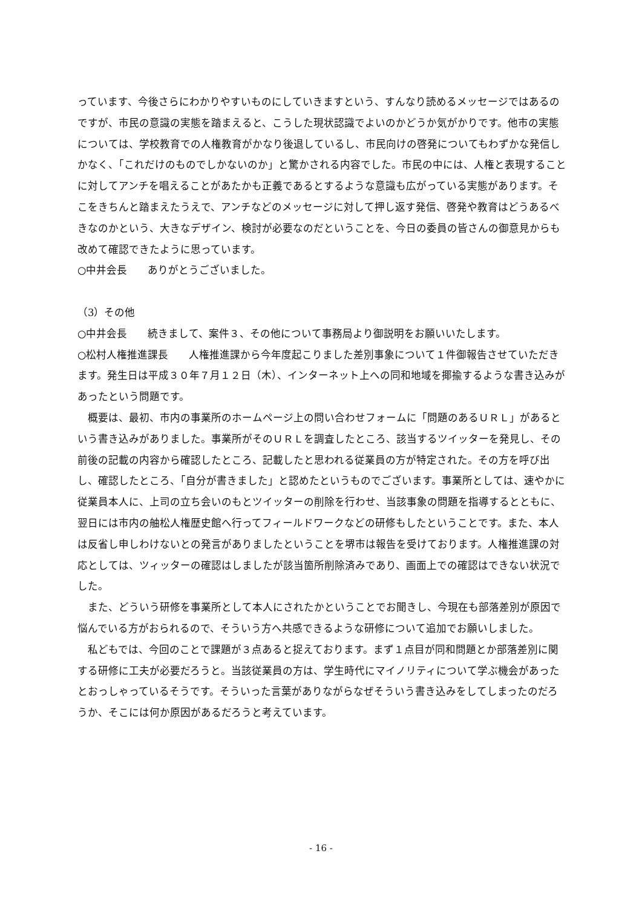っています、今後さらにわかりやすいものにしていきますという、すんなり読めるメッセージではあるのですが、市民の意識の実態を踏まえると、こうした現状認識でよいのかどうか気がかりです。他市の実態については、学校教育での人権教育がかなり後退しているし、市民向けの啓発についてもわずかな発信しかなく、「これだけのものでしかないのか」と驚かされる内容でした。市民の中には、人権と表現することに対してアンチを唱えることがあたかも正義であるとするような意識も広がっている実態があります。そこをきちんと踏まえたうえで、アンチなどのメッセージに対して押し返す発信、啓発や教育はどうあるべきなのかという、大きなデザイン、検討が必要なのだということを、今日の委員の皆さんの御意見からも改めて確認できたように思っています。
○中井会長　　ありがとうございました。
（3）その他
○中井会長　　続きまして、案件３、その他について事務局より御説明をお願いいたします。
○松村人権推進課長　　人権推進課から今年度起こりました差別事象について１件御報告させていただきます。発生日は平成３０年７月１２日（木）、インターネット上への同和地域を揶揄するような書き込みがあったという問題です。
概要は、最初、市内の事業所のホームページ上の問い合わせフォームに「問題のあるＵＲＬ」があるという書き込みがありました。事業所がそのＵＲＬを調査したところ、該当するツイッターを発見し、その前後の記載の内容から確認したところ、記載したと思われる従業員の方が特定された。その方を呼び出し、確認したところ、「自分が書きました」と認めたというものでございます。事業所としては、速やかに従業員本人に、上司の立ち会いのもとツイッターの削除を行わせ、当該事象の問題を指導するとともに、翌日には市内の舳松人権歴史館へ行ってフィールドワークなどの研修もしたということです。また、本人は反省し申しわけないとの発言がありましたということを堺市は報告を受けております。人権推進課の対応としては、ツィッターの確認はしましたが該当箇所削除済みであり、画面上での確認はできない状況でした。
また、どういう研修を事業所として本人にされたかということでお聞きし、今現在も部落差別が原因で悩んでいる方がおられるので、そういう方へ共感できるような研修について追加でお願いしました。
私どもでは、今回のことで課題が３点あると捉えております。まず１点目が同和問題とか部落差別に関する研修に工夫が必要だろうと。当該従業員の方は、学生時代にマイノリティについて学ぶ機会があったとおっしゃっているそうです。そういった言葉がありながらなぜそういう書き込みをしてしまったのだろうか、そこには何か原因があるだろうと考えています。
- 16 -